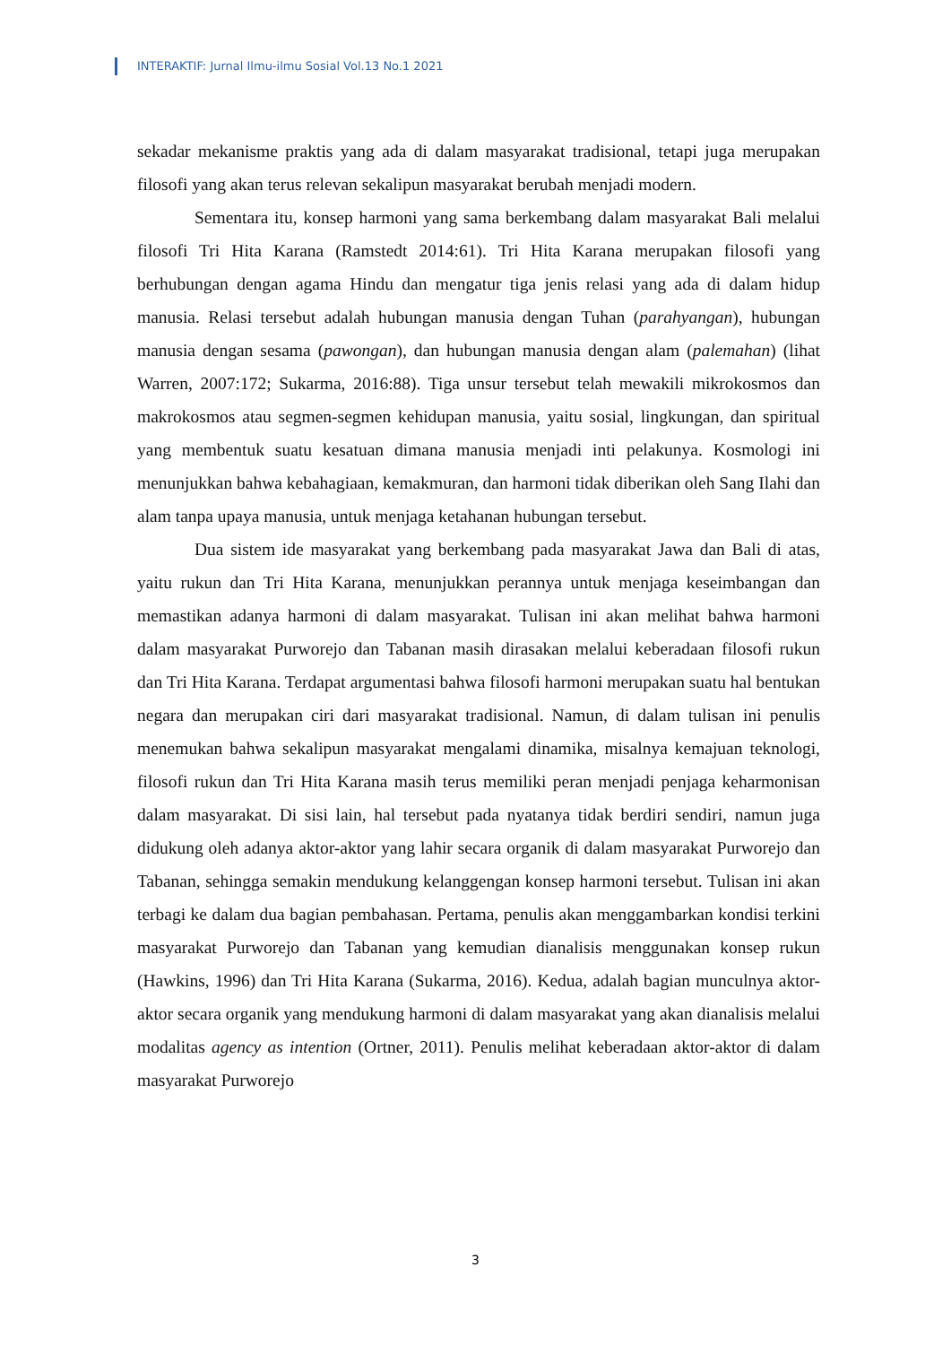INTERAKTIF: Jurnal Ilmu-ilmu Sosial Vol.13 No.1 2021
sekadar mekanisme praktis yang ada di dalam masyarakat tradisional, tetapi juga merupakan filosofi yang akan terus relevan sekalipun masyarakat berubah menjadi modern.
Sementara itu, konsep harmoni yang sama berkembang dalam masyarakat Bali melalui filosofi Tri Hita Karana (Ramstedt 2014:61). Tri Hita Karana merupakan filosofi yang berhubungan dengan agama Hindu dan mengatur tiga jenis relasi yang ada di dalam hidup manusia. Relasi tersebut adalah hubungan manusia dengan Tuhan (parahyangan), hubungan manusia dengan sesama (pawongan), dan hubungan manusia dengan alam (palemahan) (lihat Warren, 2007:172; Sukarma, 2016:88). Tiga unsur tersebut telah mewakili mikrokosmos dan makrokosmos atau segmen-segmen kehidupan manusia, yaitu sosial, lingkungan, dan spiritual yang membentuk suatu kesatuan dimana manusia menjadi inti pelakunya. Kosmologi ini menunjukkan bahwa kebahagiaan, kemakmuran, dan harmoni tidak diberikan oleh Sang Ilahi dan alam tanpa upaya manusia, untuk menjaga ketahanan hubungan tersebut.
Dua sistem ide masyarakat yang berkembang pada masyarakat Jawa dan Bali di atas, yaitu rukun dan Tri Hita Karana, menunjukkan perannya untuk menjaga keseimbangan dan memastikan adanya harmoni di dalam masyarakat. Tulisan ini akan melihat bahwa harmoni dalam masyarakat Purworejo dan Tabanan masih dirasakan melalui keberadaan filosofi rukun dan Tri Hita Karana. Terdapat argumentasi bahwa filosofi harmoni merupakan suatu hal bentukan negara dan merupakan ciri dari masyarakat tradisional. Namun, di dalam tulisan ini penulis menemukan bahwa sekalipun masyarakat mengalami dinamika, misalnya kemajuan teknologi, filosofi rukun dan Tri Hita Karana masih terus memiliki peran menjadi penjaga keharmonisan dalam masyarakat. Di sisi lain, hal tersebut pada nyatanya tidak berdiri sendiri, namun juga didukung oleh adanya aktor-aktor yang lahir secara organik di dalam masyarakat Purworejo dan Tabanan, sehingga semakin mendukung kelanggengan konsep harmoni tersebut. Tulisan ini akan terbagi ke dalam dua bagian pembahasan. Pertama, penulis akan menggambarkan kondisi terkini masyarakat Purworejo dan Tabanan yang kemudian dianalisis menggunakan konsep rukun (Hawkins, 1996) dan Tri Hita Karana (Sukarma, 2016). Kedua, adalah bagian munculnya aktor-aktor secara organik yang mendukung harmoni di dalam masyarakat yang akan dianalisis melalui modalitas agency as intention (Ortner, 2011). Penulis melihat keberadaan aktor-aktor di dalam masyarakat Purworejo
3